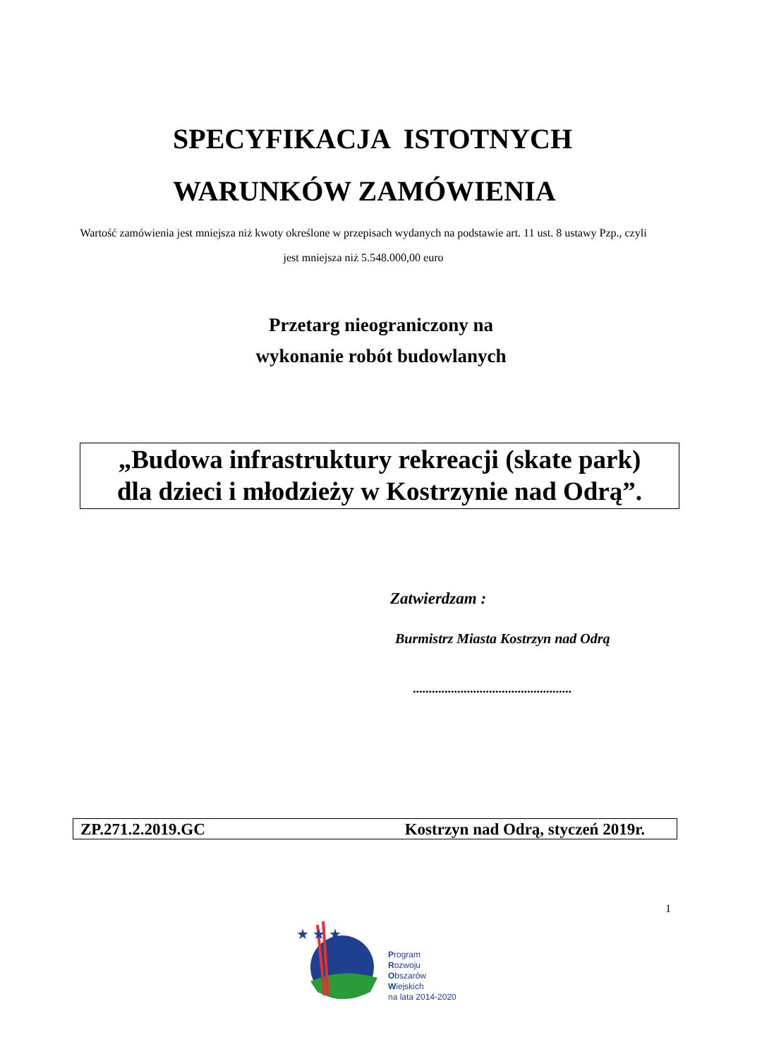SPECYFIKACJA ISTOTNYCH
WARUNKÓW ZAMÓWIENIA
Wartość zamówienia jest mniejsza niż kwoty określone w przepisach wydanych na podstawie art. 11 ust. 8 ustawy Pzp., czyli jest mniejsza niż 5.548.000,00 euro
Przetarg nieograniczony na
wykonanie robót budowlanych
„Budowa infrastruktury rekreacji (skate park)
dla dzieci i młodzieży w Kostrzynie nad Odrą”.
Zatwierdzam :
Burmistrz Miasta Kostrzyn nad Odrą
..................................................
ZP.271.2.2019.GC Kostrzyn nad Odrą, styczeń 2019r.
1
★ ★ ★
Program
Rozwoju
Obszarów
Wiejskich
na lata 2014-2020